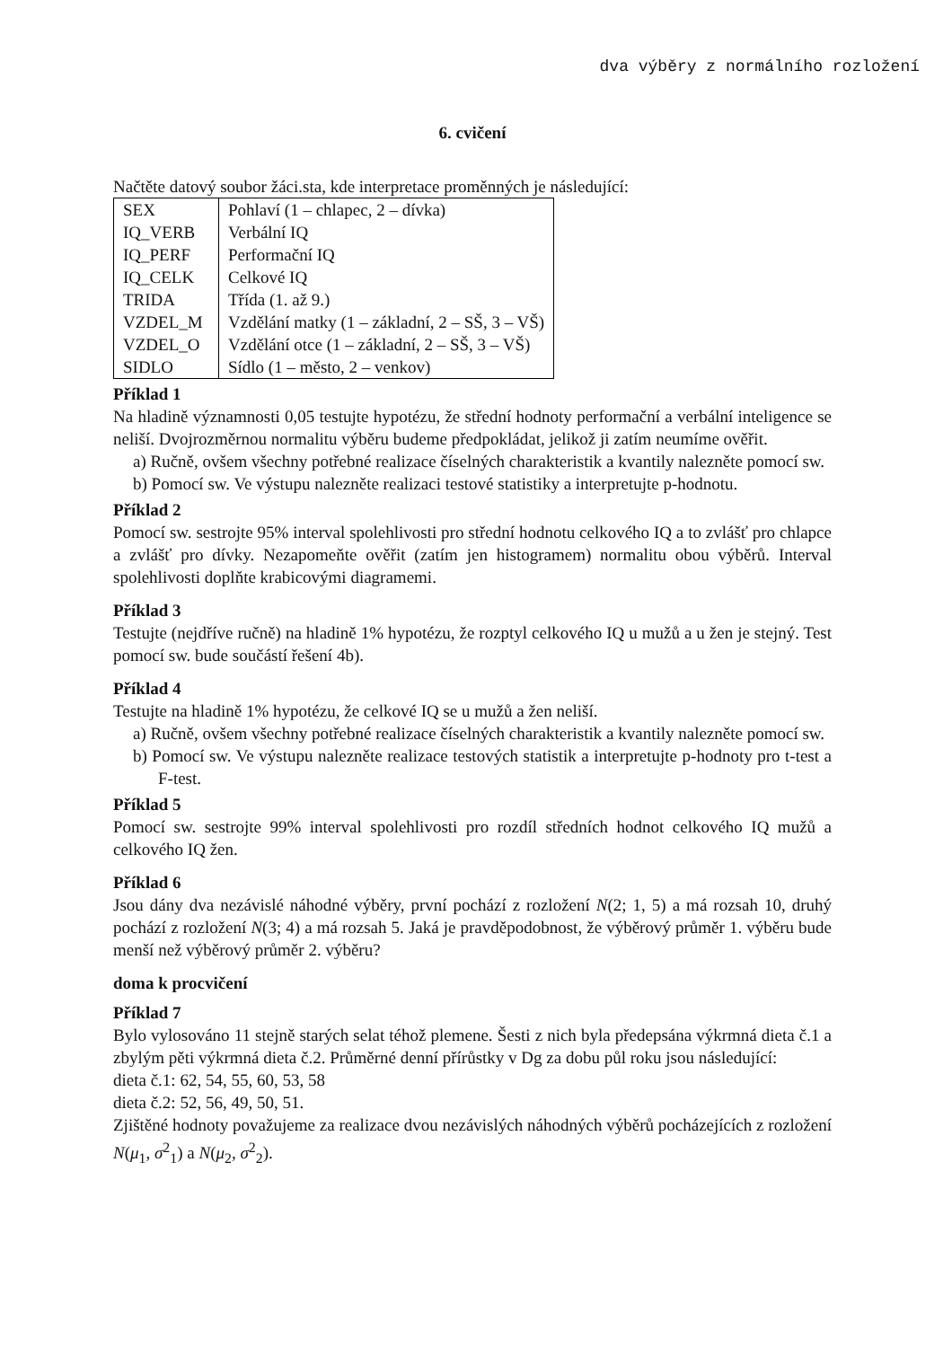dva výběry z normálního rozložení
6. cvičení
Načtěte datový soubor žáci.sta, kde interpretace proměnných je následující:
| SEX | Pohlaví (1 – chlapec, 2 – dívka) |
| IQ_VERB | Verbální IQ |
| IQ_PERF | Performační IQ |
| IQ_CELK | Celkové IQ |
| TRIDA | Třída (1. až 9.) |
| VZDEL_M | Vzdělání matky (1 – základní, 2 – SŠ, 3 – VŠ) |
| VZDEL_O | Vzdělání otce (1 – základní, 2 – SŠ, 3 – VŠ) |
| SIDLO | Sídlo (1 – město, 2 – venkov) |
Příklad 1
Na hladině významnosti 0,05 testujte hypotézu, že střední hodnoty performační a verbální inteligence se neliší. Dvojrozměrnou normalitu výběru budeme předpokládat, jelikož ji zatím neumíme ověřit.
a) Ručně, ovšem všechny potřebné realizace číselných charakteristik a kvantily nalezněte pomocí sw.
b) Pomocí sw. Ve výstupu nalezněte realizaci testové statistiky a interpretujte p-hodnotu.
Příklad 2
Pomocí sw. sestrojte 95% interval spolehlivosti pro střední hodnotu celkového IQ a to zvlášť pro chlapce a zvlášť pro dívky. Nezapomeňte ověřit (zatím jen histogramem) normalitu obou výběrů. Interval spolehlivosti doplňte krabicovými diagramemi.
Příklad 3
Testujte (nejdříve ručně) na hladině 1% hypotézu, že rozptyl celkového IQ u mužů a u žen je stejný. Test pomocí sw. bude součástí řešení 4b).
Příklad 4
Testujte na hladině 1% hypotézu, že celkové IQ se u mužů a žen neliší.
a) Ručně, ovšem všechny potřebné realizace číselných charakteristik a kvantily nalezněte pomocí sw.
b) Pomocí sw. Ve výstupu nalezněte realizace testových statistik a interpretujte p-hodnoty pro t-test a F-test.
Příklad 5
Pomocí sw. sestrojte 99% interval spolehlivosti pro rozdíl středních hodnot celkového IQ mužů a celkového IQ žen.
Příklad 6
Jsou dány dva nezávislé náhodné výběry, první pochází z rozložení N(2; 1, 5) a má rozsah 10, druhý pochází z rozložení N(3; 4) a má rozsah 5. Jaká je pravděpodobnost, že výběrový průměr 1. výběru bude menší než výběrový průměr 2. výběru?
doma k procvičení
Příklad 7
Bylo vylosováno 11 stejně starých selat téhož plemene. Šesti z nich byla předepsána výkrmná dieta č.1 a zbylým pěti výkrmná dieta č.2. Průměrné denní přírůstky v Dg za dobu půl roku jsou následující:
dieta č.1: 62, 54, 55, 60, 53, 58
dieta č.2: 52, 56, 49, 50, 51.
Zjištěné hodnoty považujeme za realizace dvou nezávislých náhodných výběrů pocházejících z rozložení N(μ<sub>1</sub>, σ<sup>2</sup><sub>1</sub>) a N(μ<sub>2</sub>, σ<sup>2</sup><sub>2</sub>).